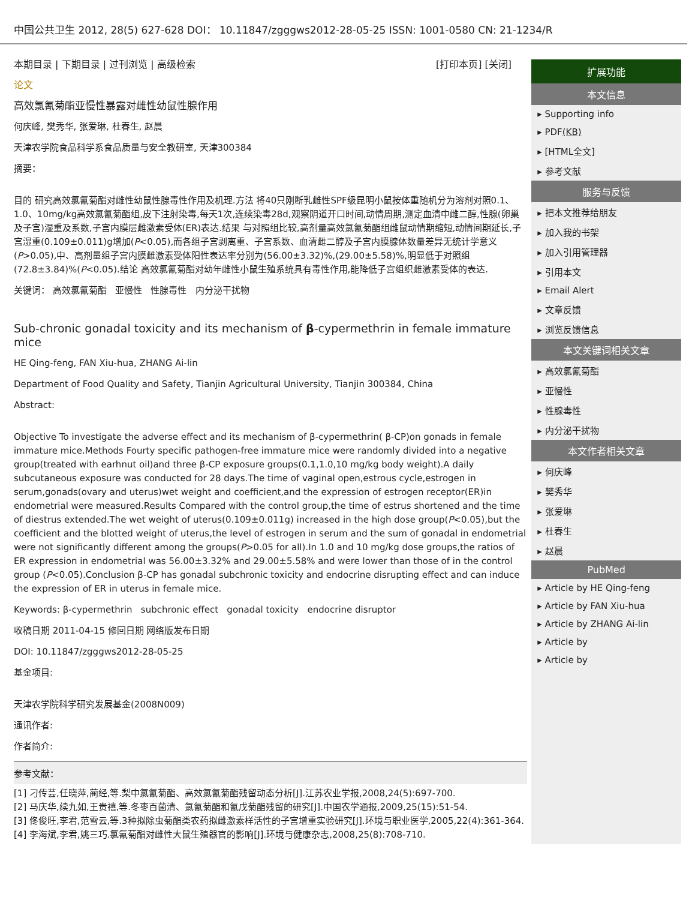中国公共卫生 2012, 28(5) 627-628 DOI： 10.11847/zgggws2012-28-05-25 ISSN: 1001-0580 CN: 21-1234/R
本期目录 | 下期目录 | 过刊浏览 | 高级检索 [打印本页] [关闭]
论文
高效氯氰菊酯亚慢性暴露对雌性幼鼠性腺作用
何庆峰, 樊秀华, 张爱琳, 杜春生, 赵晨
天津农学院食品科学系食品质量与安全教研室, 天津300384
摘要：
目的 研究高效氯氰菊酯对雌性幼鼠性腺毒性作用及机理.方法 将40只刚断乳雌性SPF级昆明小鼠按体重随机分为溶剂对照0.1、1.0、10mg/kg高效氯氰菊酯组,皮下注射染毒,每天1次,连续染毒28d,观察阴道开口时间,动情周期,测定血清中雌二醇,性腺(卵巢及子宫)湿重及系数,子宫内膜层雌激素受体(ER)表达.结果 与对照组比较,高剂量高效氯氰菊酯组雌鼠动情期缩短,动情间期延长,子宫湿重(0.109±0.011)g增加(P<0.05),而各组子宫剥离重、子宫系数、血清雌二醇及子宫内膜腺体数量差异无统计学意义(P>0.05),中、高剂量组子宫内膜雌激素受体阳性表达率分别为(56.00±3.32)%,(29.00±5.58)%,明显低于对照组(72.8±3.84)%(P<0.05).结论 高效氯氰菊酯对幼年雌性小鼠生殖系统具有毒性作用,能降低子宫组织雌激素受体的表达.
关键词： 高效氯氰菊酯 亚慢性 性腺毒性 内分泌干扰物
Sub-chronic gonadal toxicity and its mechanism of β-cypermethrin in female immature mice
HE Qing-feng, FAN Xiu-hua, ZHANG Ai-lin
Department of Food Quality and Safety, Tianjin Agricultural University, Tianjin 300384, China
Abstract:
Objective To investigate the adverse effect and its mechanism of β-cypermethrin( β-CP)on gonads in female immature mice.Methods Fourty specific pathogen-free immature mice were randomly divided into a negative group(treated with earhnut oil)and three β-CP exposure groups(0.1,1.0,10 mg/kg body weight).A daily subcutaneous exposure was conducted for 28 days.The time of vaginal open,estrous cycle,estrogen in serum,gonads(ovary and uterus)wet weight and coefficient,and the expression of estrogen receptor(ER)in endometrial were measured.Results Compared with the control group,the time of estrus shortened and the time of diestrus extended.The wet weight of uterus(0.109±0.011g) increased in the high dose group(P<0.05),but the coefficient and the blotted weight of uterus,the level of estrogen in serum and the sum of gonadal in endometrial were not significantly different among the groups(P>0.05 for all).In 1.0 and 10 mg/kg dose groups,the ratios of ER expression in endometrial was 56.00±3.32% and 29.00±5.58% and were lower than those of in the control group (P<0.05).Conclusion β-CP has gonadal subchronic toxicity and endocrine disrupting effect and can induce the expression of ER in uterus in female mice.
Keywords: β-cypermethrin subchronic effect gonadal toxicity endocrine disruptor
收稿日期 2011-04-15 修回日期 网络版发布日期
DOI: 10.11847/zgggws2012-28-05-25
基金项目:
天津农学院科学研究发展基金(2008N009)
通讯作者:
作者简介:
参考文献：
[1] 刁传芸,任晓萍,蔺经,等.梨中氯氰菊酯、高效氯氰菊酯残留动态分析[J].江苏农业学报,2008,24(5):697-700.
[2] 马庆华,续九如,王贵禧,等.冬枣百菌清、氯氰菊酯和氰戊菊酯残留的研究[J].中国农学通报,2009,25(15):51-54.
[3] 佟俊旺,李君,范雪云,等.3种拟除虫菊酯类农药拟雌激素样活性的子宫增重实验研究[J].环境与职业医学,2005,22(4):361-364.
[4] 李海斌,李君,姚三巧.氯氰菊酯对雌性大鼠生殖器官的影响[J].环境与健康杂志,2008,25(8):708-710.
扩展功能
本文信息
▸ Supporting info
▸ PDF(KB)
▸ [HTML全文]
▸ 参考文献
服务与反馈
▸ 把本文推荐给朋友
▸ 加入我的书架
▸ 加入引用管理器
▸ 引用本文
▸ Email Alert
▸ 文章反馈
▸ 浏览反馈信息
本文关键词相关文章
▸ 高效氯氰菊酯
▸ 亚慢性
▸ 性腺毒性
▸ 内分泌干扰物
本文作者相关文章
▸ 何庆峰
▸ 樊秀华
▸ 张爱琳
▸ 杜春生
▸ 赵晨
PubMed
▸ Article by HE Qing-feng
▸ Article by FAN Xiu-hua
▸ Article by ZHANG Ai-lin
▸ Article by
▸ Article by